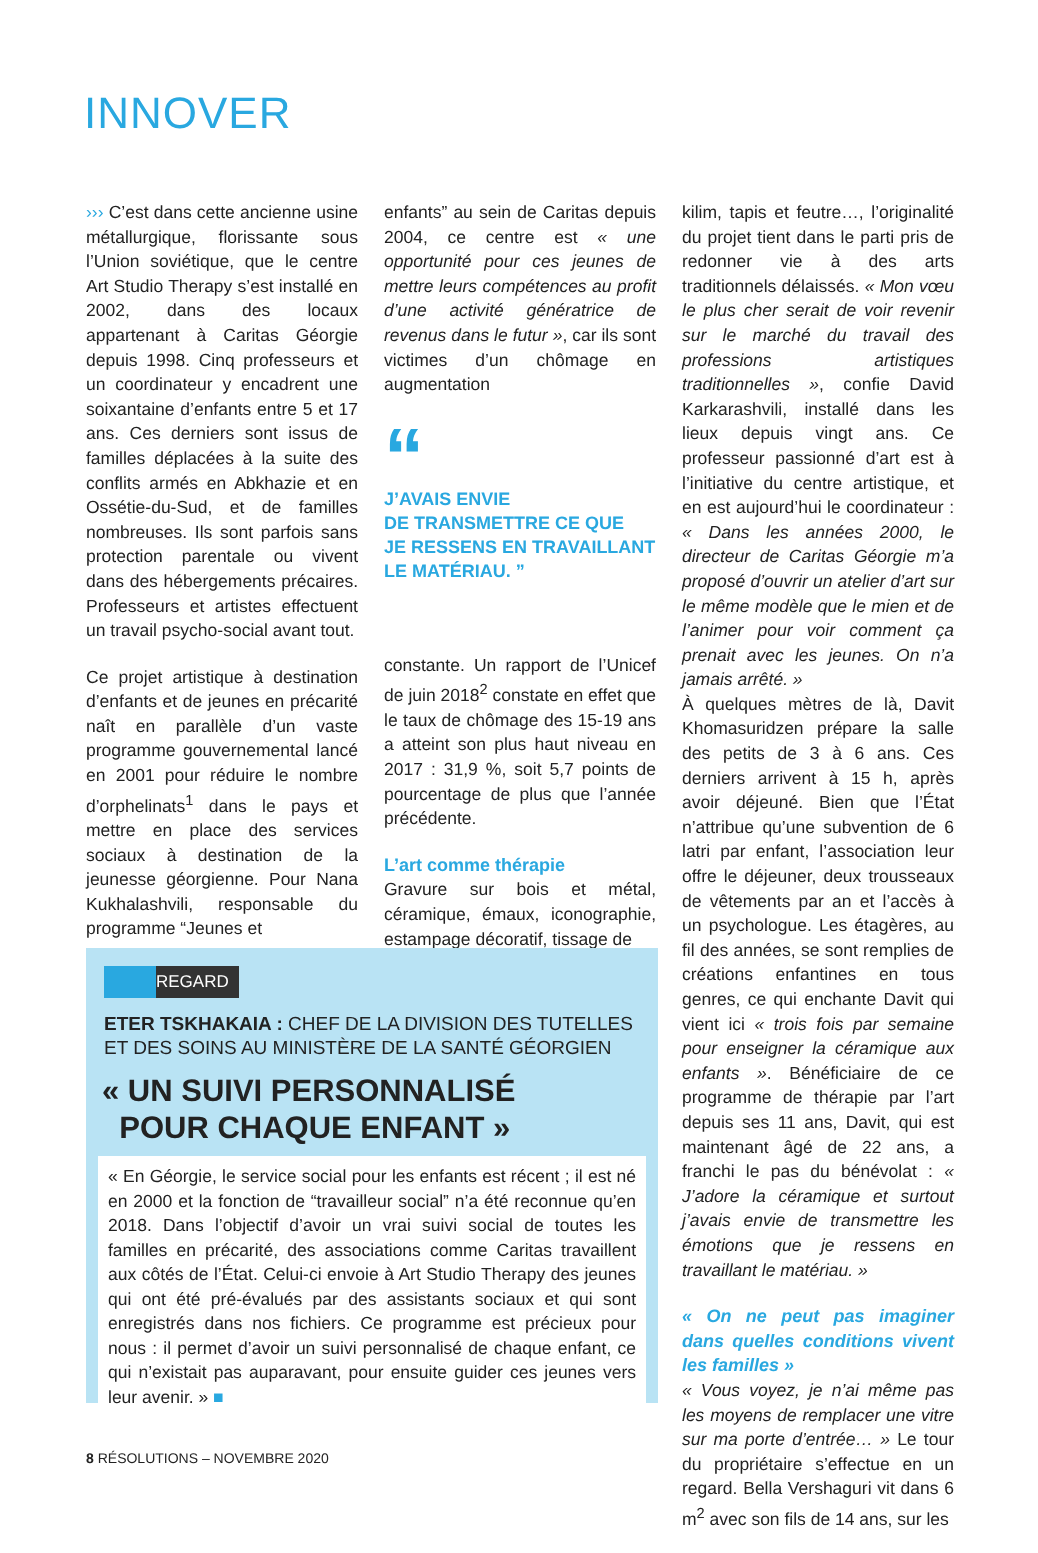INNOVER
››› C’est dans cette ancienne usine métallurgique, florissante sous l’Union soviétique, que le centre Art Studio Therapy s’est installé en 2002, dans des locaux appartenant à Caritas Géorgie depuis 1998. Cinq professeurs et un coordinateur y encadrent une soixantaine d’enfants entre 5 et 17 ans. Ces derniers sont issus de familles déplacées à la suite des conflits armés en Abkhazie et en Ossétie-du-Sud, et de familles nombreuses. Ils sont parfois sans protection parentale ou vivent dans des hébergements précaires. Professeurs et artistes effectuent un travail psycho-social avant tout.
Ce projet artistique à destination d’enfants et de jeunes en précarité naît en parallèle d’un vaste programme gouvernemental lancé en 2001 pour réduire le nombre d’orphelinats<sup>1</sup> dans le pays et mettre en place des services sociaux à destination de la jeunesse géorgienne. Pour Nana Kukhalashvili, responsable du programme “Jeunes et
enfants” au sein de Caritas depuis 2004, ce centre est « une opportunité pour ces jeunes de mettre leurs compétences au profit d’une activité génératrice de revenus dans le futur », car ils sont victimes d’un chômage en augmentation
“J’AVAIS ENVIE
DE TRANSMETTRE CE QUE
JE RESSENS EN TRAVAILLANT
LE MATÉRIAU. ”
constante. Un rapport de l’Unicef de juin 2018<sup>2</sup> constate en effet que le taux de chômage des 15-19 ans a atteint son plus haut niveau en 2017 : 31,9 %, soit 5,7 points de pourcentage de plus que l’année précédente.
L’art comme thérapie
Gravure sur bois et métal, céramique, émaux, iconographie, estampage décoratif, tissage de
kilim, tapis et feutre…, l’originalité du projet tient dans le parti pris de redonner vie à des arts traditionnels délaissés. « Mon vœu le plus cher serait de voir revenir sur le marché du travail des professions artistiques traditionnelles », confie David Karkarashvili, installé dans les lieux depuis vingt ans. Ce professeur passionné d’art est à l’initiative du centre artistique, et en est aujourd’hui le coordinateur : « Dans les années 2000, le directeur de Caritas Géorgie m’a proposé d’ouvrir un atelier d’art sur le même modèle que le mien et de l’animer pour voir comment ça prenait avec les jeunes. On n’a jamais arrêté. »
À quelques mètres de là, Davit Khomasuridzen prépare la salle des petits de 3 à 6 ans. Ces derniers arrivent à 15 h, après avoir déjeuné. Bien que l’État n’attribue qu’une subvention de 6 latri par enfant, l’association leur offre le déjeuner, deux trousseaux de vêtements par an et l’accès à un psychologue. Les étagères, au fil des années, se sont remplies de créations enfantines en tous genres, ce qui enchante Davit qui vient ici « trois fois par semaine pour enseigner la céramique aux enfants ». Bénéficiaire de ce programme de thérapie par l’art depuis ses 11 ans, Davit, qui est maintenant âgé de 22 ans, a franchi le pas du bénévolat : « J’adore la céramique et surtout j’avais envie de transmettre les émotions que je ressens en travaillant le matériau. »
« On ne peut pas imaginer dans quelles conditions vivent les familles »
« Vous voyez, je n’ai même pas les moyens de remplacer une vitre sur ma porte d’entrée… » Le tour du propriétaire s’effectue en un regard. Bella Vershaguri vit dans 6 m<sup>2</sup> avec son fils de 14 ans, sur les
REGARD
ETER TSKHAKAIA : CHEF DE LA DIVISION DES TUTELLES ET DES SOINS AU MINISTÈRE DE LA SANTÉ GÉORGIEN
« UN SUIVI PERSONNALISÉ
POUR CHAQUE ENFANT »
« En Géorgie, le service social pour les enfants est récent ; il est né en 2000 et la fonction de “travailleur social” n’a été reconnue qu’en 2018. Dans l’objectif d’avoir un vrai suivi social de toutes les familles en précarité, des associations comme Caritas travaillent aux côtés de l’État. Celui-ci envoie à Art Studio Therapy des jeunes qui ont été pré-évalués par des assistants sociaux et qui sont enregistrés dans nos fichiers. Ce programme est précieux pour nous : il permet d’avoir un suivi personnalisé de chaque enfant, ce qui n’existait pas auparavant, pour ensuite guider ces jeunes vers leur avenir. » ■
8 RÉSOLUTIONS – NOVEMBRE 2020